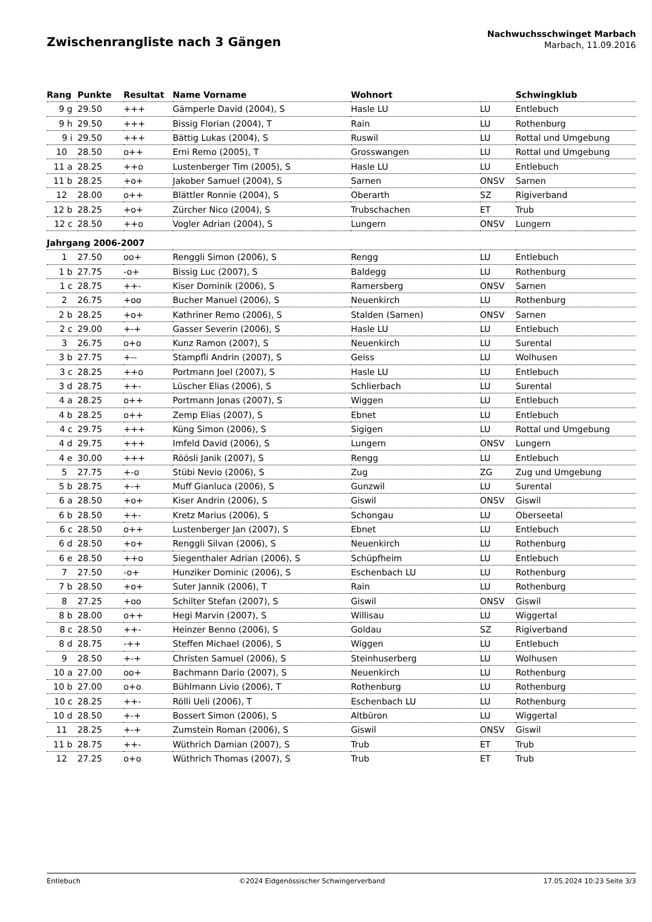Zwischenrangliste nach 3 Gängen
Nachwuchsschwinget Marbach
Marbach, 11.09.2016
| Rang | Punkte | Resultat | Name Vorname | Wohnort | | Schwingklub |
| --- | --- | --- | --- | --- | --- | --- |
| 9 g | 29.50 | +++ | Gämperle David (2004), S | Hasle LU | LU | Entlebuch |
| 9 h | 29.50 | +++ | Bissig Florian (2004), T | Rain | LU | Rothenburg |
| 9 i | 29.50 | +++ | Bättig Lukas (2004), S | Ruswil | LU | Rottal und Umgebung |
| 10 | 28.50 | o++ | Erni Remo (2005), T | Grosswangen | LU | Rottal und Umgebung |
| 11 a | 28.25 | ++o | Lustenberger Tim (2005), S | Hasle LU | LU | Entlebuch |
| 11 b | 28.25 | +o+ | Jakober Samuel (2004), S | Sarnen | ONSV | Sarnen |
| 12 | 28.00 | o++ | Blättler Ronnie (2004), S | Oberarth | SZ | Rigiverband |
| 12 b | 28.25 | +o+ | Zürcher Nico (2004), S | Trubschachen | ET | Trub |
| 12 c | 28.50 | ++o | Vogler Adrian (2004), S | Lungern | ONSV | Lungern |
| Jahrgang 2006-2007 | | | | | | |
| 1 | 27.50 | oo+ | Renggli Simon (2006), S | Rengg | LU | Entlebuch |
| 1 b | 27.75 | -o+ | Bissig Luc (2007), S | Baldegg | LU | Rothenburg |
| 1 c | 28.75 | ++- | Kiser Dominik (2006), S | Ramersberg | ONSV | Sarnen |
| 2 | 26.75 | +oo | Bucher Manuel (2006), S | Neuenkirch | LU | Rothenburg |
| 2 b | 28.25 | +o+ | Kathriner Remo (2006), S | Stalden (Sarnen) | ONSV | Sarnen |
| 2 c | 29.00 | +-+ | Gasser Severin (2006), S | Hasle LU | LU | Entlebuch |
| 3 | 26.75 | o+o | Kunz Ramon (2007), S | Neuenkirch | LU | Surental |
| 3 b | 27.75 | +-- | Stampfli Andrin (2007), S | Geiss | LU | Wolhusen |
| 3 c | 28.25 | ++o | Portmann Joel (2007), S | Hasle LU | LU | Entlebuch |
| 3 d | 28.75 | ++- | Lüscher Elias (2006), S | Schlierbach | LU | Surental |
| 4 a | 28.25 | o++ | Portmann Jonas (2007), S | Wiggen | LU | Entlebuch |
| 4 b | 28.25 | o++ | Zemp Elias (2007), S | Ebnet | LU | Entlebuch |
| 4 c | 29.75 | +++ | Küng Simon (2006), S | Sigigen | LU | Rottal und Umgebung |
| 4 d | 29.75 | +++ | Imfeld David (2006), S | Lungern | ONSV | Lungern |
| 4 e | 30.00 | +++ | Röösli Janik (2007), S | Rengg | LU | Entlebuch |
| 5 | 27.75 | +-o | Stübi Nevio (2006), S | Zug | ZG | Zug und Umgebung |
| 5 b | 28.75 | +-+ | Muff Gianluca (2006), S | Gunzwil | LU | Surental |
| 6 a | 28.50 | +o+ | Kiser Andrin (2006), S | Giswil | ONSV | Giswil |
| 6 b | 28.50 | ++- | Kretz Marius (2006), S | Schongau | LU | Oberseetal |
| 6 c | 28.50 | o++ | Lustenberger Jan (2007), S | Ebnet | LU | Entlebuch |
| 6 d | 28.50 | +o+ | Renggli Silvan (2006), S | Neuenkirch | LU | Rothenburg |
| 6 e | 28.50 | ++o | Siegenthaler Adrian (2006), S | Schüpfheim | LU | Entlebuch |
| 7 | 27.50 | -o+ | Hunziker Dominic (2006), S | Eschenbach LU | LU | Rothenburg |
| 7 b | 28.50 | +o+ | Suter Jannik (2006), T | Rain | LU | Rothenburg |
| 8 | 27.25 | +oo | Schilter Stefan (2007), S | Giswil | ONSV | Giswil |
| 8 b | 28.00 | o++ | Hegi Marvin (2007), S | Willisau | LU | Wiggertal |
| 8 c | 28.50 | ++- | Heinzer Benno (2006), S | Goldau | SZ | Rigiverband |
| 8 d | 28.75 | -++ | Steffen Michael (2006), S | Wiggen | LU | Entlebuch |
| 9 | 28.50 | +-+ | Christen Samuel (2006), S | Steinhuserberg | LU | Wolhusen |
| 10 a | 27.00 | oo+ | Bachmann Dario (2007), S | Neuenkirch | LU | Rothenburg |
| 10 b | 27.00 | o+o | Bühlmann Livio (2006), T | Rothenburg | LU | Rothenburg |
| 10 c | 28.25 | ++- | Rölli Ueli (2006), T | Eschenbach LU | LU | Rothenburg |
| 10 d | 28.50 | +-+ | Bossert Simon (2006), S | Altbüron | LU | Wiggertal |
| 11 | 28.25 | +-+ | Zumstein Roman (2006), S | Giswil | ONSV | Giswil |
| 11 b | 28.75 | ++- | Wüthrich Damian (2007), S | Trub | ET | Trub |
| 12 | 27.25 | o+o | Wüthrich Thomas (2007), S | Trub | ET | Trub |
Entlebuch ©2024 Eidgenössischer Schwingerverband 17.05.2024 10:23 Seite 3/3